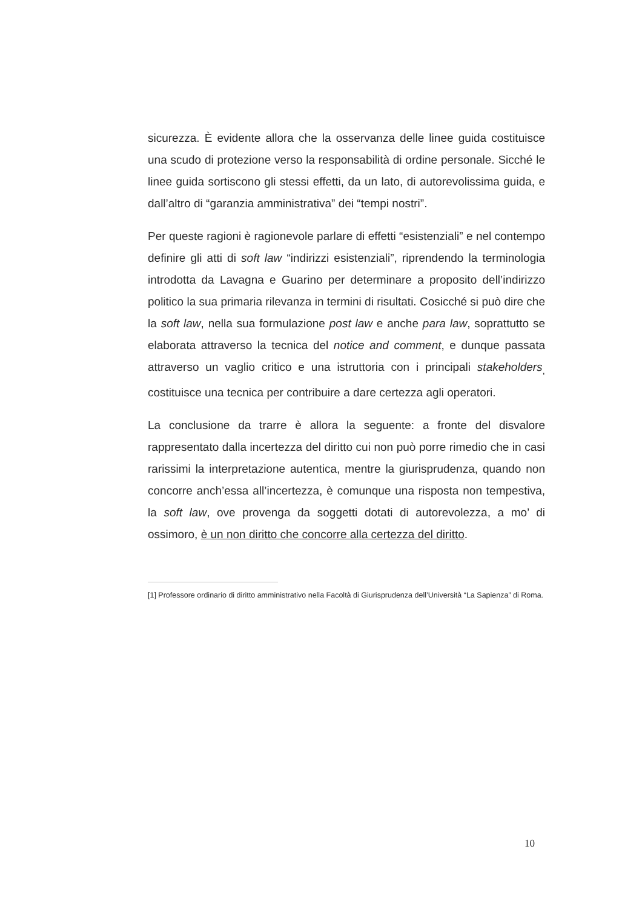sicurezza. È evidente allora che la osservanza delle linee guida costituisce una scudo di protezione verso la responsabilità di ordine personale. Sicché le linee guida sortiscono gli stessi effetti, da un lato, di autorevolissima guida, e dall’altro di “garanzia amministrativa” dei “tempi nostri”.
Per queste ragioni è ragionevole parlare di effetti “esistenziali” e nel contempo definire gli atti di soft law “indirizzi esistenziali”, riprendendo la terminologia introdotta da Lavagna e Guarino per determinare a proposito dell’indirizzo politico la sua primaria rilevanza in termini di risultati. Cosicché si può dire che la soft law, nella sua formulazione post law e anche para law, soprattutto se elaborata attraverso la tecnica del notice and comment, e dunque passata attraverso un vaglio critico e una istruttoria con i principali stakeholders<sub>,</sub> costituisce una tecnica per contribuire a dare certezza agli operatori.
La conclusione da trarre è allora la seguente: a fronte del disvalore rappresentato dalla incertezza del diritto cui non può porre rimedio che in casi rarissimi la interpretazione autentica, mentre la giurisprudenza, quando non concorre anch’essa all’incertezza, è comunque una risposta non tempestiva, la soft law, ove provenga da soggetti dotati di autorevolezza, a mo’ di ossimoro, è un non diritto che concorre alla certezza del diritto.
[1] Professore ordinario di diritto amministrativo nella Facoltà di Giurisprudenza dell’Università “La Sapienza” di Roma.
10